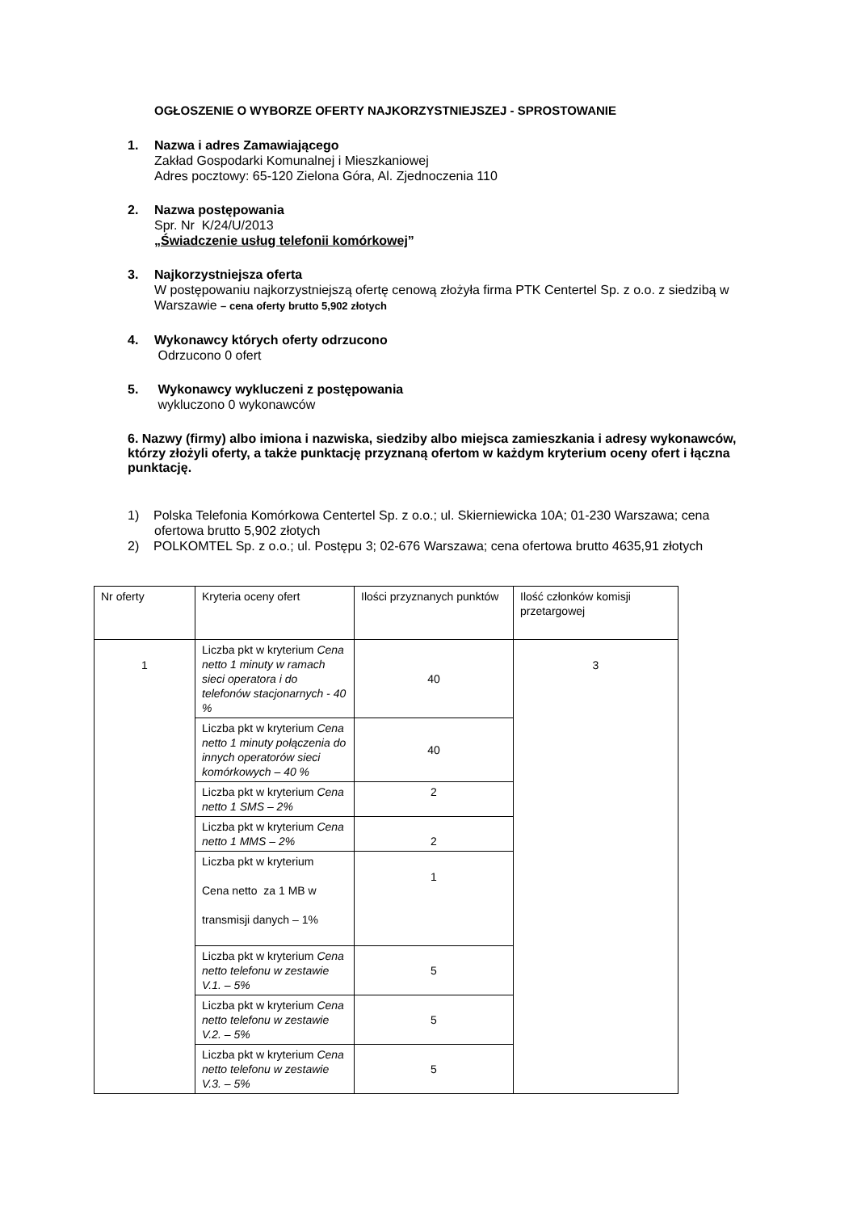OGŁOSZENIE O WYBORZE OFERTY NAJKORZYSTNIEJSZEJ - SPROSTOWANIE
1. Nazwa i adres Zamawiającego
Zakład Gospodarki Komunalnej i Mieszkaniowej
Adres pocztowy: 65-120 Zielona Góra, Al. Zjednoczenia 110
2. Nazwa postępowania
Spr. Nr K/24/U/2013
„Świadczenie usług telefonii komórkowej”
3. Najkorzystniejsza oferta
W postępowaniu najkorzystniejszą ofertę cenową złożyła firma PTK Centertel Sp. z o.o. z siedzibą w Warszawie – cena oferty brutto 5,902 złotych
4. Wykonawcy których oferty odrzucono
Odrzucono 0 ofert
5. Wykonawcy wykluczeni z postępowania
wykluczono 0 wykonawców
6. Nazwy (firmy) albo imiona i nazwiska, siedziby albo miejsca zamieszkania i adresy wykonawców, którzy złożyli oferty, a także punktację przyznaną ofertom w każdym kryterium oceny ofert i łączna punktację.
1) Polska Telefonia Komórkowa Centertel Sp. z o.o.; ul. Skierniewicka 10A; 01-230 Warszawa; cena ofertowa brutto 5,902 złotych
2) POLKOMTEL Sp. z o.o.; ul. Postępu 3; 02-676 Warszawa; cena ofertowa brutto 4635,91 złotych
| Nr oferty | Kryteria oceny ofert | Ilości przyznanych punktów | Ilość członków komisji przetargowej |
| 1 | Liczba pkt w kryterium Cena netto 1 minuty w ramach sieci operatora i do telefonów stacjonarnych - 40 % | 40 | 3 |
| | Liczba pkt w kryterium Cena netto 1 minuty połączenia do innych operatorów sieci komórkowych – 40 % | 40 | |
| | Liczba pkt w kryterium Cena netto 1 SMS – 2% | 2 | |
| | Liczba pkt w kryterium Cena netto 1 MMS – 2% | 2 | |
| | Liczba pkt w kryterium Cena netto za 1 MB w transmisji danych – 1% | 1 | |
| | Liczba pkt w kryterium Cena netto telefonu w zestawie V.1. – 5% | 5 | |
| | Liczba pkt w kryterium Cena netto telefonu w zestawie V.2. – 5% | 5 | |
| | Liczba pkt w kryterium Cena netto telefonu w zestawie V.3. – 5% | 5 | |